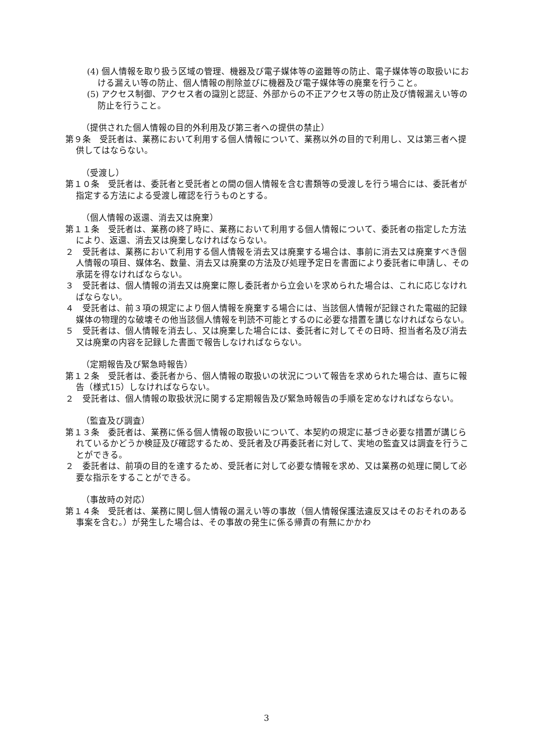(4) 個人情報を取り扱う区域の管理、機器及び電子媒体等の盗難等の防止、電子媒体等の取扱いにおける漏えい等の防止、個人情報の削除並びに機器及び電子媒体等の廃棄を行うこと。
(5) アクセス制御、アクセス者の識別と認証、外部からの不正アクセス等の防止及び情報漏えい等の防止を行うこと。
（提供された個人情報の目的外利用及び第三者への提供の禁止）
第９条　受託者は、業務において利用する個人情報について、業務以外の目的で利用し、又は第三者へ提供してはならない。
（受渡し）
第１０条　受託者は、委託者と受託者との間の個人情報を含む書類等の受渡しを行う場合には、委託者が指定する方法による受渡し確認を行うものとする。
（個人情報の返還、消去又は廃棄）
第１１条　受託者は、業務の終了時に、業務において利用する個人情報について、委託者の指定した方法により、返還、消去又は廃棄しなければならない。
２　受託者は、業務において利用する個人情報を消去又は廃棄する場合は、事前に消去又は廃棄すべき個人情報の項目、媒体名、数量、消去又は廃棄の方法及び処理予定日を書面により委託者に申請し、その承諾を得なければならない。
３　受託者は、個人情報の消去又は廃棄に際し委託者から立会いを求められた場合は、これに応じなければならない。
４　受託者は、前３項の規定により個人情報を廃棄する場合には、当該個人情報が記録された電磁的記録媒体の物理的な破壊その他当該個人情報を判読不可能とするのに必要な措置を講じなければならない。
５　受託者は、個人情報を消去し、又は廃棄した場合には、委託者に対してその日時、担当者名及び消去又は廃棄の内容を記録した書面で報告しなければならない。
（定期報告及び緊急時報告）
第１２条　受託者は、委託者から、個人情報の取扱いの状況について報告を求められた場合は、直ちに報告（様式15）しなければならない。
２　受託者は、個人情報の取扱状況に関する定期報告及び緊急時報告の手順を定めなければならない。
（監査及び調査）
第１３条　委託者は、業務に係る個人情報の取扱いについて、本契約の規定に基づき必要な措置が講じられているかどうか検証及び確認するため、受託者及び再委託者に対して、実地の監査又は調査を行うことができる。
２　委託者は、前項の目的を達するため、受託者に対して必要な情報を求め、又は業務の処理に関して必要な指示をすることができる。
（事故時の対応）
第１４条　受託者は、業務に関し個人情報の漏えい等の事故（個人情報保護法違反又はそのおそれのある事案を含む。）が発生した場合は、その事故の発生に係る帰責の有無にかかわ
3